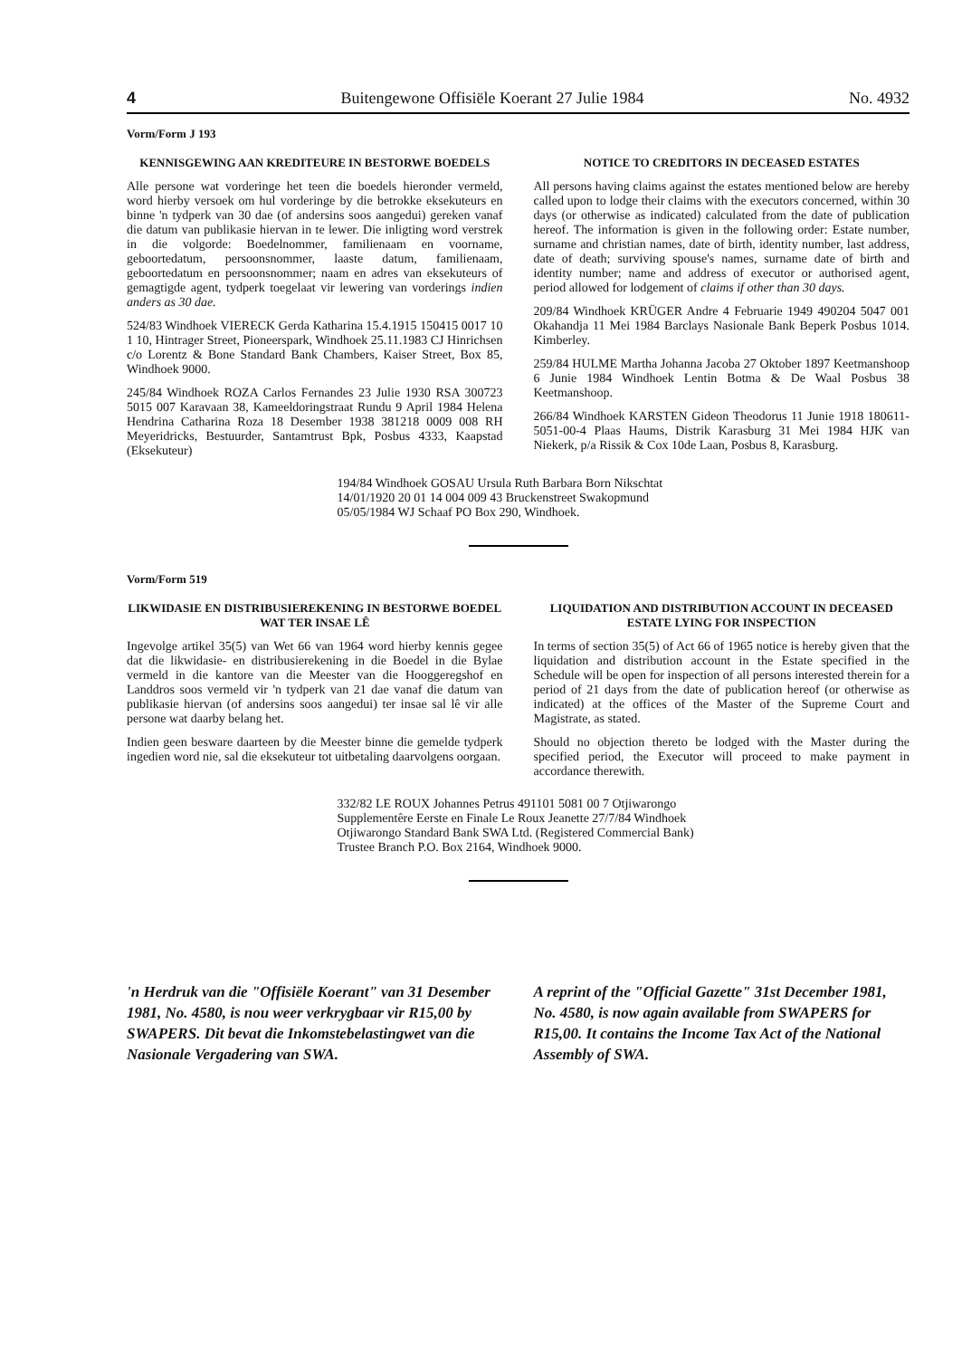4 Buitengewone Offisiële Koerant 27 Julie 1984 No. 4932
Vorm/Form J 193
KENNISGEWING AAN KREDITEURE IN BESTORWE BOEDELS
Alle persone wat vorderinge het teen die boedels hieronder vermeld, word hierby versoek om hul vorderinge by die betrokke eksekuteurs en binne 'n tydperk van 30 dae (of andersins soos aangedui) gereken vanaf die datum van publikasie hiervan in te lewer. Die inligting word verstrek in die volgorde: Boedelnommer, familienaam en voorname, geboortedatum, persoonsnommer, laaste datum, familienaam, geboortedatum en persoonsnommer; naam en adres van eksekuteurs of gemagtigde agent, tydperk toegelaat vir lewering van vorderings indien anders as 30 dae.
524/83 Windhoek VIERECK Gerda Katharina 15.4.1915 150415 0017 10 1 10, Hintrager Street, Pioneerspark, Windhoek 25.11.1983 CJ Hinrichsen c/o Lorentz & Bone Standard Bank Chambers, Kaiser Street, Box 85, Windhoek 9000.
245/84 Windhoek ROZA Carlos Fernandes 23 Julie 1930 RSA 300723 5015 007 Karavaan 38, Kameeldoringstraat Rundu 9 April 1984 Helena Hendrina Catharina Roza 18 Desember 1938 381218 0009 008 RH Meyeridricks, Bestuurder, Santamtrust Bpk, Posbus 4333, Kaapstad (Eksekuteur)
NOTICE TO CREDITORS IN DECEASED ESTATES
All persons having claims against the estates mentioned below are hereby called upon to lodge their claims with the executors concerned, within 30 days (or otherwise as indicated) calculated from the date of publication hereof. The information is given in the following order: Estate number, surname and christian names, date of birth, identity number, last address, date of death; surviving spouse's names, surname date of birth and identity number; name and address of executor or authorised agent, period allowed for lodgement of claims if other than 30 days.
209/84 Windhoek KRÜGER Andre 4 Februarie 1949 490204 5047 001 Okahandja 11 Mei 1984 Barclays Nasionale Bank Beperk Posbus 1014. Kimberley.
259/84 HULME Martha Johanna Jacoba 27 Oktober 1897 Keetmanshoop 6 Junie 1984 Windhoek Lentin Botma & De Waal Posbus 38 Keetmanshoop.
266/84 Windhoek KARSTEN Gideon Theodorus 11 Junie 1918 180611-5051-00-4 Plaas Haums, Distrik Karasburg 31 Mei 1984 HJK van Niekerk, p/a Rissik & Cox 10de Laan, Posbus 8, Karasburg.
194/84 Windhoek GOSAU Ursula Ruth Barbara Born Nikschtat 14/01/1920 20 01 14 004 009 43 Bruckenstreet Swakopmund 05/05/1984 WJ Schaaf PO Box 290, Windhoek.
Vorm/Form 519
LIKWIDASIE EN DISTRIBUSIEREKENING IN BESTORWE BOEDEL WAT TER INSAE LÊ
Ingevolge artikel 35(5) van Wet 66 van 1964 word hierby kennis gegee dat die likwidasie- en distribusierekening in die Boedel in die Bylae vermeld in die kantore van die Meester van die Hooggeregshof en Landdros soos vermeld vir 'n tydperk van 21 dae vanaf die datum van publikasie hiervan (of andersins soos aangedui) ter insae sal lê vir alle persone wat daarby belang het.
Indien geen besware daarteen by die Meester binne die gemelde tydperk ingedien word nie, sal die eksekuteur tot uitbetaling daarvolgens oorgaan.
LIQUIDATION AND DISTRIBUTION ACCOUNT IN DECEASED ESTATE LYING FOR INSPECTION
In terms of section 35(5) of Act 66 of 1965 notice is hereby given that the liquidation and distribution account in the Estate specified in the Schedule will be open for inspection of all persons interested therein for a period of 21 days from the date of publication hereof (or otherwise as indicated) at the offices of the Master of the Supreme Court and Magistrate, as stated.
Should no objection thereto be lodged with the Master during the specified period, the Executor will proceed to make payment in accordance therewith.
332/82 LE ROUX Johannes Petrus 491101 5081 00 7 Otjiwarongo Supplementêre Eerste en Finale Le Roux Jeanette 27/7/84 Windhoek Otjiwarongo Standard Bank SWA Ltd. (Registered Commercial Bank) Trustee Branch P.O. Box 2164, Windhoek 9000.
'n Herdruk van die "Offisiële Koerant" van 31 Desember 1981, No. 4580, is nou weer verkrygbaar vir R15,00 by SWAPERS. Dit bevat die Inkomstebelastingwet van die Nasionale Vergadering van SWA.
A reprint of the "Official Gazette" 31st December 1981, No. 4580, is now again available from SWAPERS for R15,00. It contains the Income Tax Act of the National Assembly of SWA.